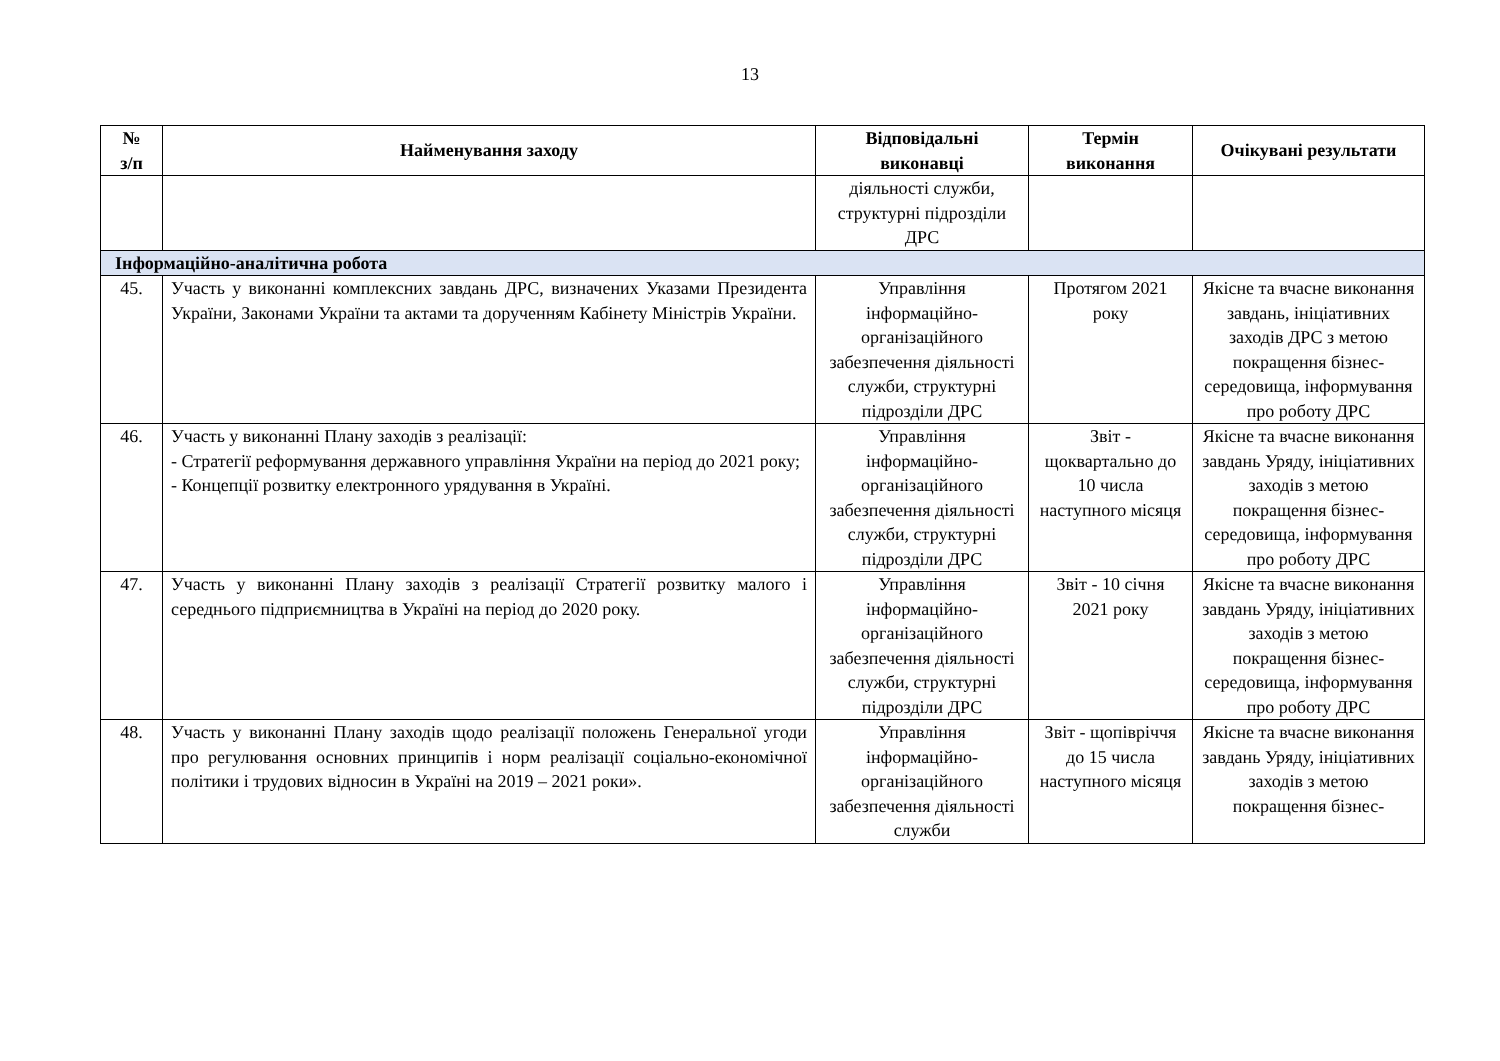13
| № з/п | Найменування заходу | Відповідальні виконавці | Термін виконання | Очікувані результати |
| --- | --- | --- | --- | --- |
| | | діяльності служби, структурні підрозділи ДРС | | |
| Інформаційно-аналітична робота | | | | |
| 45. | Участь у виконанні комплексних завдань ДРС, визначених Указами Президента України, Законами України та актами та дорученням Кабінету Міністрів України. | Управління інформаційно-організаційного забезпечення діяльності служби, структурні підрозділи ДРС | Протягом 2021 року | Якісне та вчасне виконання завдань, ініціативних заходів ДРС з метою покращення бізнес-середовища, інформування про роботу ДРС |
| 46. | Участь у виконанні Плану заходів з реалізації: - Стратегії реформування державного управління України на період до 2021 року; - Концепції розвитку електронного урядування в Україні. | Управління інформаційно-організаційного забезпечення діяльності служби, структурні підрозділи ДРС | Звіт - щоквартально до 10 числа наступного місяця | Якісне та вчасне виконання завдань Уряду, ініціативних заходів з метою покращення бізнес-середовища, інформування про роботу ДРС |
| 47. | Участь у виконанні Плану заходів з реалізації Стратегії розвитку малого і середнього підприємництва в Україні на період до 2020 року. | Управління інформаційно-організаційного забезпечення діяльності служби, структурні підрозділи ДРС | Звіт - 10 січня 2021 року | Якісне та вчасне виконання завдань Уряду, ініціативних заходів з метою покращення бізнес-середовища, інформування про роботу ДРС |
| 48. | Участь у виконанні Плану заходів щодо реалізації положень Генеральної угоди про регулювання основних принципів і норм реалізації соціально-економічної політики і трудових відносин в Україні на 2019 – 2021 роки». | Управління інформаційно-організаційного забезпечення діяльності служби | Звіт - щопівріччя до 15 числа наступного місяця | Якісне та вчасне виконання завдань Уряду, ініціативних заходів з метою покращення бізнес- |